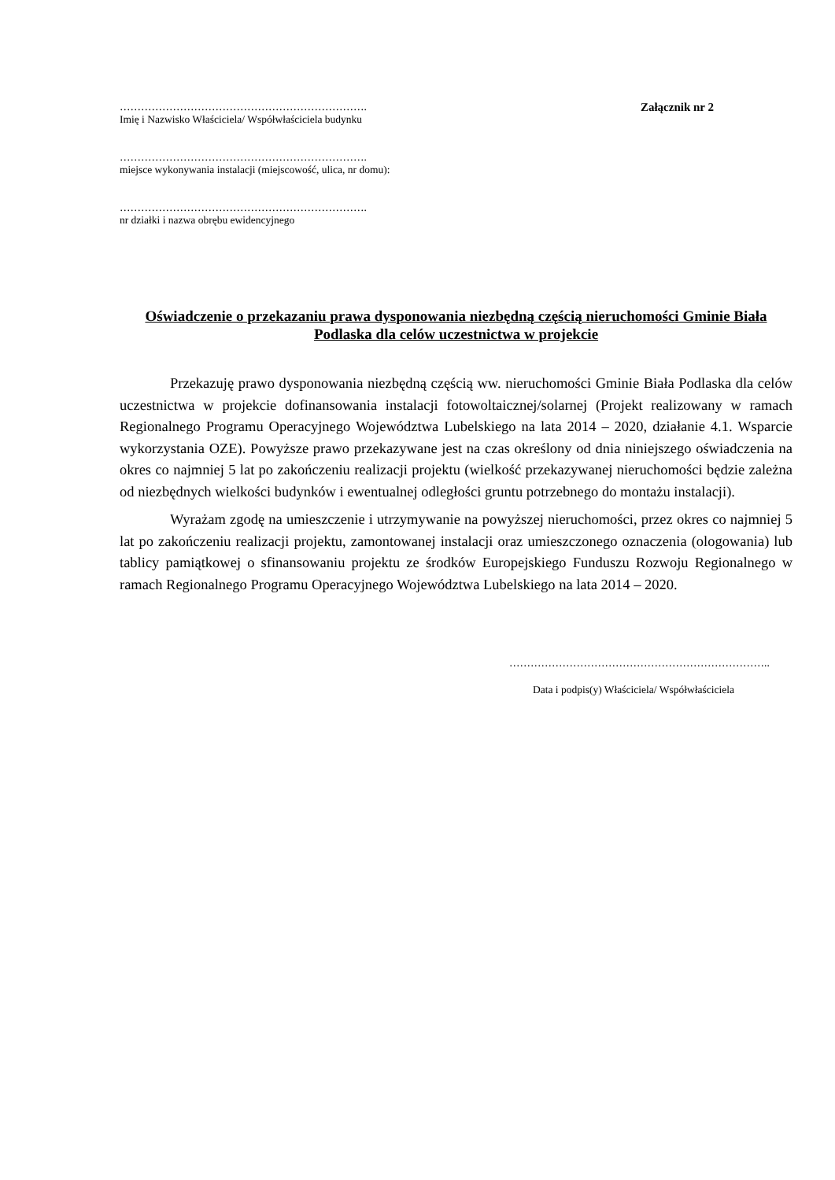…………………………………………………………….
Imię i Nazwisko Właściciela/ Współwłaściciela budynku
…………………………………………………………….
miejsce wykonywania instalacji (miejscowość, ulica, nr domu):
…………………………………………………………….
nr działki i nazwa obrębu ewidencyjnego
Załącznik nr 2
Oświadczenie o przekazaniu prawa dysponowania niezbędną częścią nieruchomości Gminie Biała Podlaska dla celów uczestnictwa w projekcie
Przekazuję prawo dysponowania niezbędną częścią ww. nieruchomości Gminie Biała Podlaska dla celów uczestnictwa w projekcie dofinansowania instalacji fotowoltaicznej/solarnej (Projekt realizowany w ramach Regionalnego Programu Operacyjnego Województwa Lubelskiego na lata 2014 – 2020, działanie 4.1. Wsparcie wykorzystania OZE). Powyższe prawo przekazywane jest na czas określony od dnia niniejszego oświadczenia na okres co najmniej 5 lat po zakończeniu realizacji projektu (wielkość przekazywanej nieruchomości będzie zależna od niezbędnych wielkości budynków i ewentualnej odległości gruntu potrzebnego do montażu instalacji).
Wyrażam zgodę na umieszczenie i utrzymywanie na powyższej nieruchomości, przez okres co najmniej 5 lat po zakończeniu realizacji projektu, zamontowanej instalacji oraz umieszczonego oznaczenia (ologowania) lub tablicy pamiątkowej o sfinansowaniu projektu ze środków Europejskiego Funduszu Rozwoju Regionalnego w ramach Regionalnego Programu Operacyjnego Województwa Lubelskiego na lata 2014 – 2020.
………………………………………………………………..
Data i podpis(y) Właściciela/ Współwłaściciela